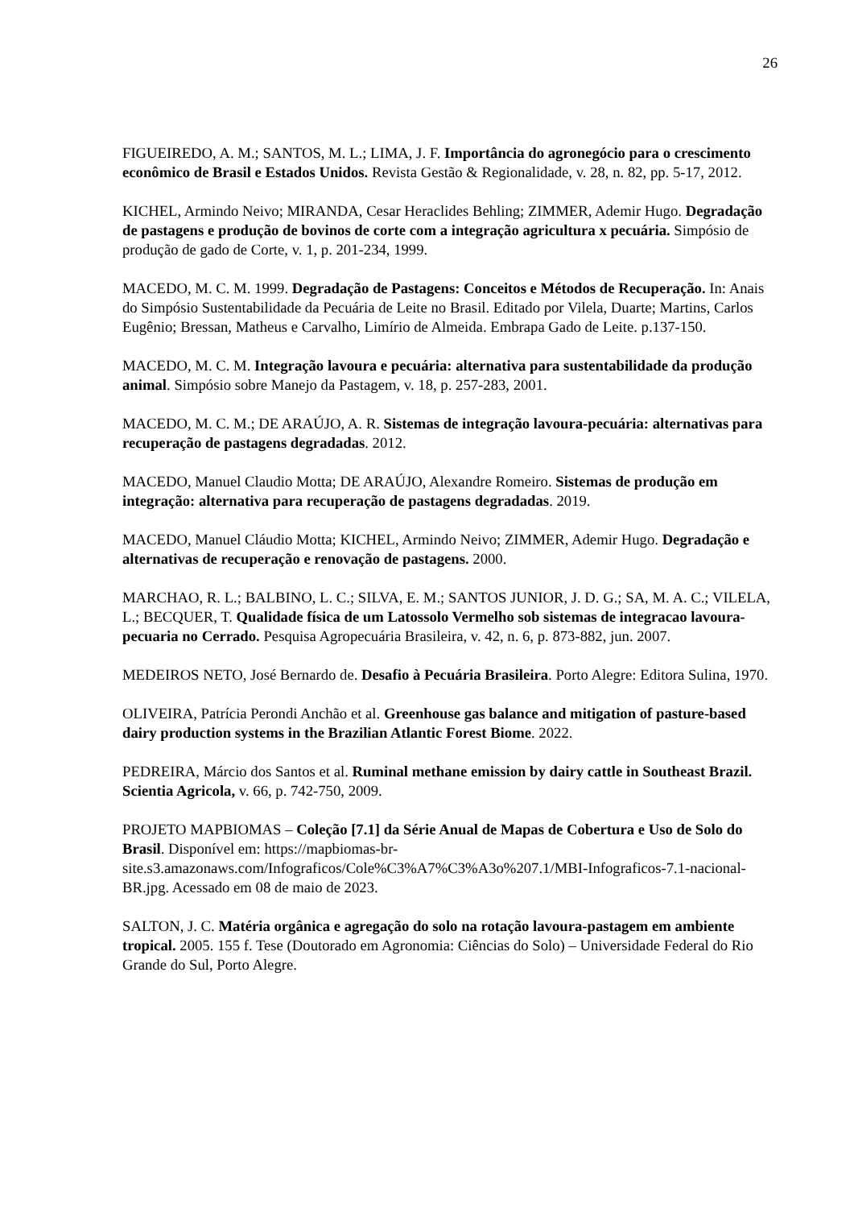26
FIGUEIREDO, A. M.; SANTOS, M. L.; LIMA, J. F. Importância do agronegócio para o crescimento econômico de Brasil e Estados Unidos. Revista Gestão & Regionalidade, v. 28, n. 82, pp. 5-17, 2012.
KICHEL, Armindo Neivo; MIRANDA, Cesar Heraclides Behling; ZIMMER, Ademir Hugo. Degradação de pastagens e produção de bovinos de corte com a integração agricultura x pecuária. Simpósio de produção de gado de Corte, v. 1, p. 201-234, 1999.
MACEDO, M. C. M. 1999. Degradação de Pastagens: Conceitos e Métodos de Recuperação. In: Anais do Simpósio Sustentabilidade da Pecuária de Leite no Brasil. Editado por Vilela, Duarte; Martins, Carlos Eugênio; Bressan, Matheus e Carvalho, Limírio de Almeida. Embrapa Gado de Leite. p.137-150.
MACEDO, M. C. M. Integração lavoura e pecuária: alternativa para sustentabilidade da produção animal. Simpósio sobre Manejo da Pastagem, v. 18, p. 257-283, 2001.
MACEDO, M. C. M.; DE ARAÚJO, A. R. Sistemas de integração lavoura-pecuária: alternativas para recuperação de pastagens degradadas. 2012.
MACEDO, Manuel Claudio Motta; DE ARAÚJO, Alexandre Romeiro. Sistemas de produção em integração: alternativa para recuperação de pastagens degradadas. 2019.
MACEDO, Manuel Cláudio Motta; KICHEL, Armindo Neivo; ZIMMER, Ademir Hugo. Degradação e alternativas de recuperação e renovação de pastagens. 2000.
MARCHAO, R. L.; BALBINO, L. C.; SILVA, E. M.; SANTOS JUNIOR, J. D. G.; SA, M. A. C.; VILELA, L.; BECQUER, T. Qualidade física de um Latossolo Vermelho sob sistemas de integracao lavoura-pecuaria no Cerrado. Pesquisa Agropecuária Brasileira, v. 42, n. 6, p. 873-882, jun. 2007.
MEDEIROS NETO, José Bernardo de. Desafio à Pecuária Brasileira. Porto Alegre: Editora Sulina, 1970.
OLIVEIRA, Patrícia Perondi Anchão et al. Greenhouse gas balance and mitigation of pasture-based dairy production systems in the Brazilian Atlantic Forest Biome. 2022.
PEDREIRA, Márcio dos Santos et al. Ruminal methane emission by dairy cattle in Southeast Brazil. Scientia Agricola, v. 66, p. 742-750, 2009.
PROJETO MAPBIOMAS – Coleção [7.1] da Série Anual de Mapas de Cobertura e Uso de Solo do Brasil. Disponível em: https://mapbiomas-br-site.s3.amazonaws.com/Infograficos/Cole%C3%A7%C3%A3o%207.1/MBI-Infograficos-7.1-nacional-BR.jpg. Acessado em 08 de maio de 2023.
SALTON, J. C. Matéria orgânica e agregação do solo na rotação lavoura-pastagem em ambiente tropical. 2005. 155 f. Tese (Doutorado em Agronomia: Ciências do Solo) – Universidade Federal do Rio Grande do Sul, Porto Alegre.